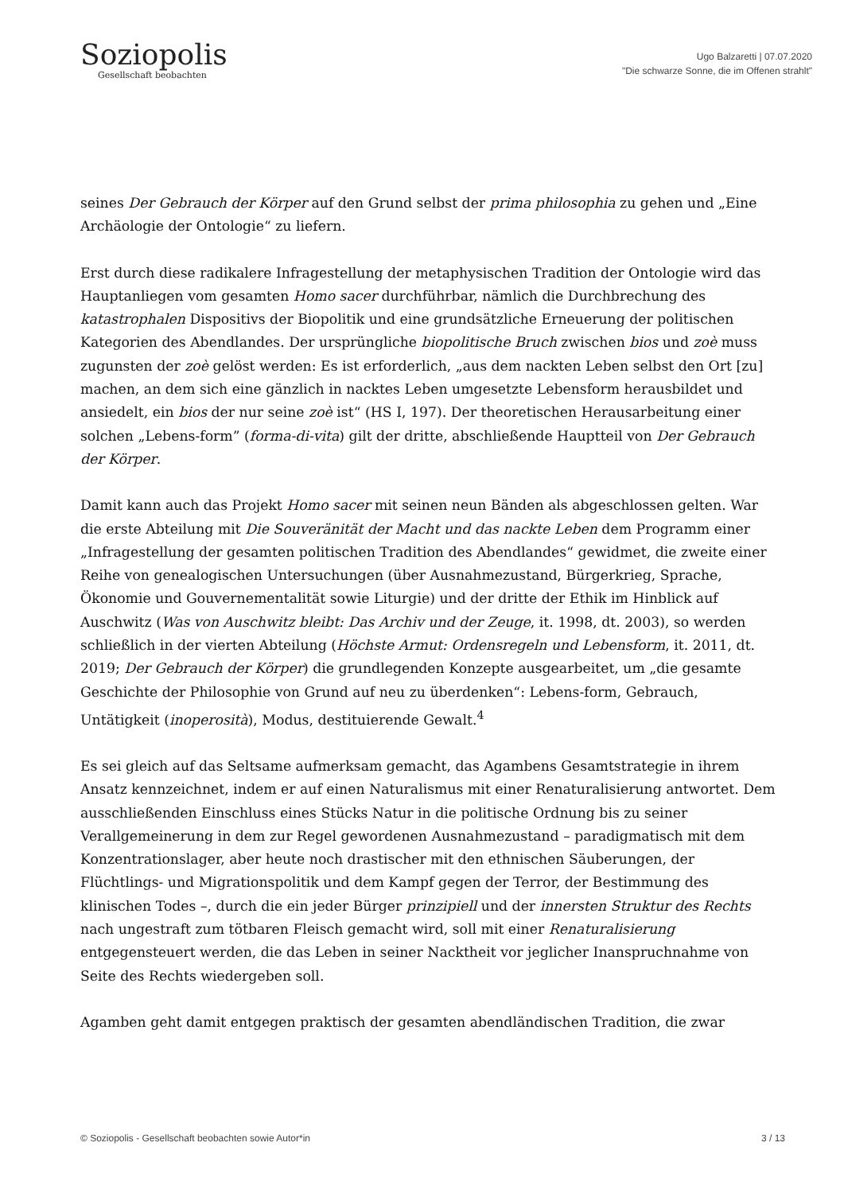Soziopolis
Gesellschaft beobachten
Ugo Balzaretti | 07.07.2020
"Die schwarze Sonne, die im Offenen strahlt"
seines Der Gebrauch der Körper auf den Grund selbst der prima philosophia zu gehen und „Eine Archäologie der Ontologie“ zu liefern.
Erst durch diese radikalere Infragestellung der metaphysischen Tradition der Ontologie wird das Hauptanliegen vom gesamten Homo sacer durchführbar, nämlich die Durchbrechung des katastrophalen Dispositivs der Biopolitik und eine grundsätzliche Erneuerung der politischen Kategorien des Abendlandes. Der ursprüngliche biopolitische Bruch zwischen bios und zoè muss zugunsten der zoè gelöst werden: Es ist erforderlich, „aus dem nackten Leben selbst den Ort [zu] machen, an dem sich eine gänzlich in nacktes Leben umgesetzte Lebensform herausbildet und ansiedelt, ein bios der nur seine zoè ist“ (HS I, 197). Der theoretischen Herausarbeitung einer solchen „Lebens-form” (forma-di-vita) gilt der dritte, abschließende Hauptteil von Der Gebrauch der Körper.
Damit kann auch das Projekt Homo sacer mit seinen neun Bänden als abgeschlossen gelten. War die erste Abteilung mit Die Souveränität der Macht und das nackte Leben dem Programm einer „Infragestellung der gesamten politischen Tradition des Abendlandes“ gewidmet, die zweite einer Reihe von genealogischen Untersuchungen (über Ausnahmezustand, Bürgerkrieg, Sprache, Ökonomie und Gouvernementalität sowie Liturgie) und der dritte der Ethik im Hinblick auf Auschwitz (Was von Auschwitz bleibt: Das Archiv und der Zeuge, it. 1998, dt. 2003), so werden schließlich in der vierten Abteilung (Höchste Armut: Ordensregeln und Lebensform, it. 2011, dt. 2019; Der Gebrauch der Körper) die grundlegenden Konzepte ausgearbeitet, um „die gesamte Geschichte der Philosophie von Grund auf neu zu überdenken“: Lebens-form, Gebrauch, Untätigkeit (inoperosità), Modus, destituierende Gewalt.<sup>4</sup>
Es sei gleich auf das Seltsame aufmerksam gemacht, das Agambens Gesamtstrategie in ihrem Ansatz kennzeichnet, indem er auf einen Naturalismus mit einer Renaturalisierung antwortet. Dem ausschließenden Einschluss eines Stücks Natur in die politische Ordnung bis zu seiner Verallgemeinerung in dem zur Regel gewordenen Ausnahmezustand – paradigmatisch mit dem Konzentrationslager, aber heute noch drastischer mit den ethnischen Säuberungen, der Flüchtlings- und Migrationspolitik und dem Kampf gegen der Terror, der Bestimmung des klinischen Todes –, durch die ein jeder Bürger prinzipiell und der innersten Struktur des Rechts nach ungestraft zum tötbaren Fleisch gemacht wird, soll mit einer Renaturalisierung entgegensteuert werden, die das Leben in seiner Nacktheit vor jeglicher Inanspruchnahme von Seite des Rechts wiedergeben soll.
Agamben geht damit entgegen praktisch der gesamten abendländischen Tradition, die zwar
© Soziopolis - Gesellschaft beobachten sowie Autor*in 3 / 13